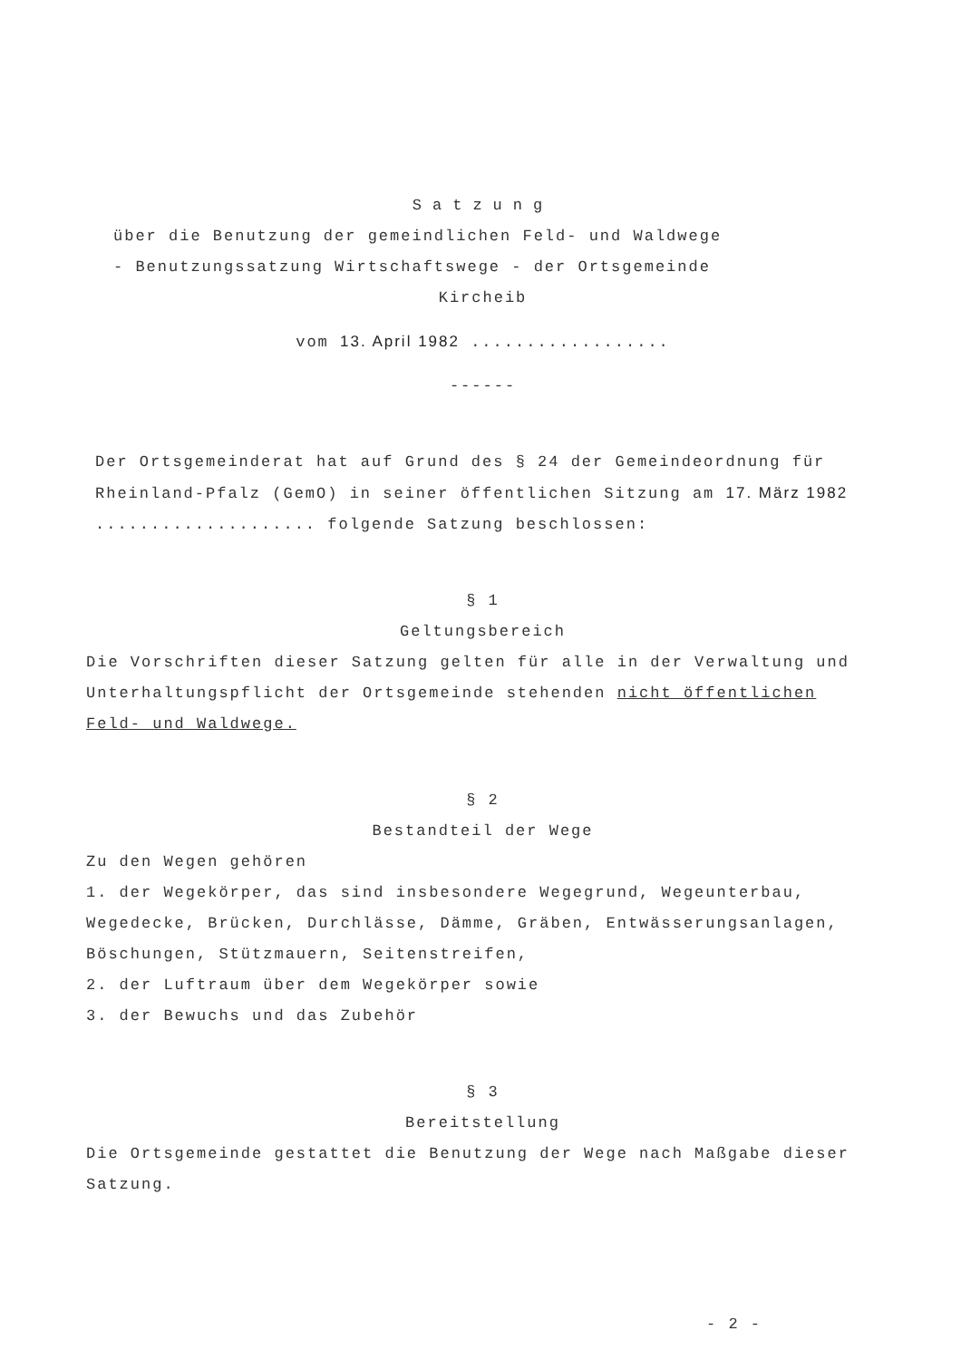Satzung
über die Benutzung der gemeindlichen Feld- und Waldwege
- Benutzungssatzung Wirtschaftswege - der Ortsgemeinde
Kircheib
vom 13. April 1982 ..................
------
Der Ortsgemeinderat hat auf Grund des § 24 der Gemeindeordnung für Rheinland-Pfalz (GemO) in seiner öffentlichen Sitzung am 17. März 1982 .................... folgende Satzung beschlossen:
§ 1
Geltungsbereich
Die Vorschriften dieser Satzung gelten für alle in der Verwaltung und Unterhaltungspflicht der Ortsgemeinde stehenden nicht öffentlichen Feld- und Waldwege.
§ 2
Bestandteil der Wege
Zu den Wegen gehören
1. der Wegekörper, das sind insbesondere Wegegrund, Wegeunterbau, Wegedecke, Brücken, Durchlässe, Dämme, Gräben, Entwässerungsanlagen, Böschungen, Stützmauern, Seitenstreifen,
2. der Luftraum über dem Wegekörper sowie
3. der Bewuchs und das Zubehör
§ 3
Bereitstellung
Die Ortsgemeinde gestattet die Benutzung der Wege nach Maßgabe dieser Satzung.
- 2 -